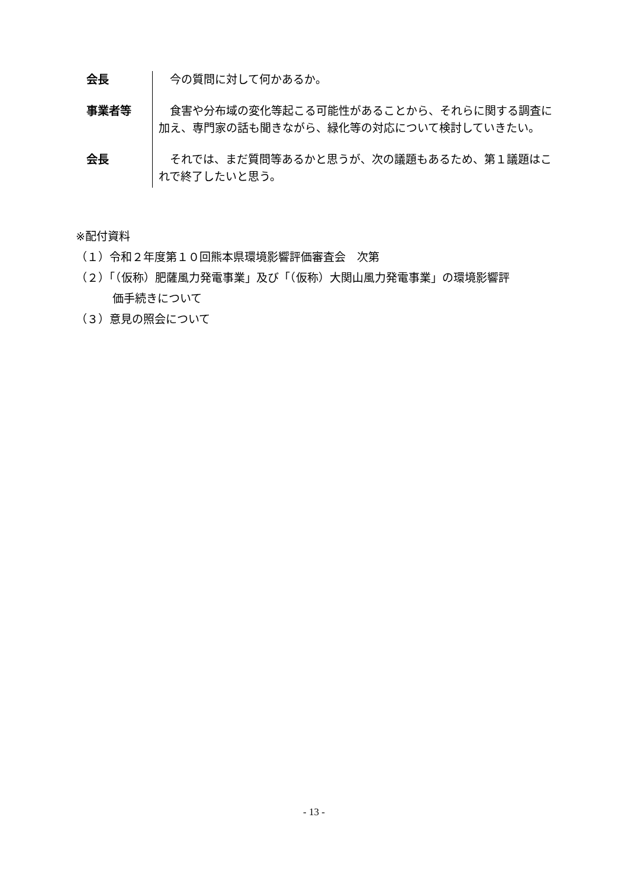| 会長 | 今の質問に対して何かあるか。 |
| 事業者等 | 食害や分布域の変化等起こる可能性があることから、それらに関する調査に加え、専門家の話も聞きながら、緑化等の対応について検討していきたい。 |
| 会長 | それでは、まだ質問等あるかと思うが、次の議題もあるため、第１議題はこれで終了したいと思う。 |
※配付資料
（１）令和２年度第１０回熊本県環境影響評価審査会　次第
（２）「（仮称）肥薩風力発電事業」及び「（仮称）大関山風力発電事業」の環境影響評
価手続きについて
（３）意見の照会について
- 13 -